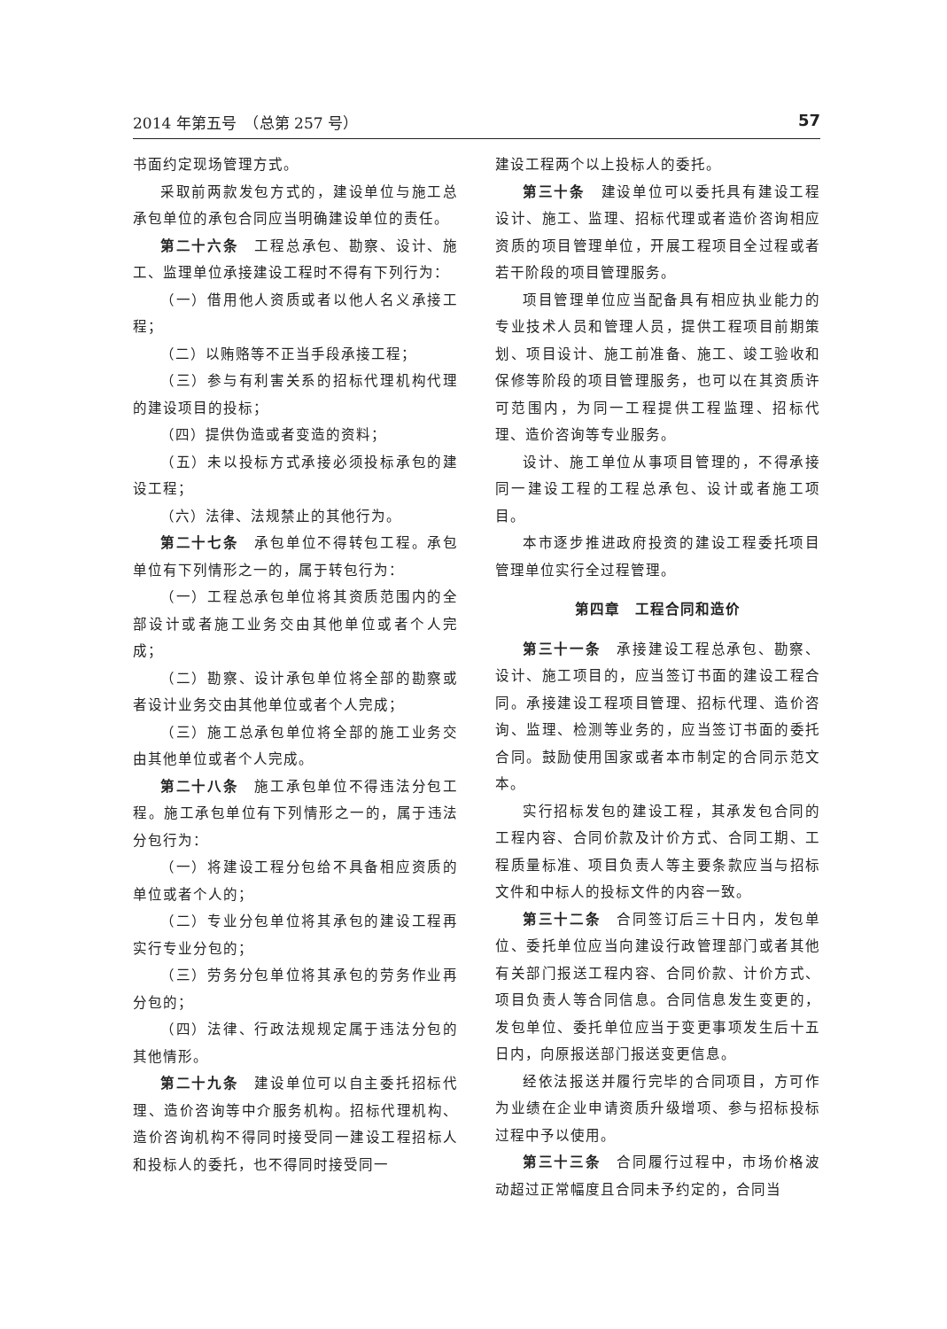2014 年第五号　（总第 257 号） 57
书面约定现场管理方式。
采取前两款发包方式的，建设单位与施工总承包单位的承包合同应当明确建设单位的责任。
第二十六条　工程总承包、勘察、设计、施工、监理单位承接建设工程时不得有下列行为：
（一）借用他人资质或者以他人名义承接工程；
（二）以贿赂等不正当手段承接工程；
（三）参与有利害关系的招标代理机构代理的建设项目的投标；
（四）提供伪造或者变造的资料；
（五）未以投标方式承接必须投标承包的建设工程；
（六）法律、法规禁止的其他行为。
第二十七条　承包单位不得转包工程。承包单位有下列情形之一的，属于转包行为：
（一）工程总承包单位将其资质范围内的全部设计或者施工业务交由其他单位或者个人完成；
（二）勘察、设计承包单位将全部的勘察或者设计业务交由其他单位或者个人完成；
（三）施工总承包单位将全部的施工业务交由其他单位或者个人完成。
第二十八条　施工承包单位不得违法分包工程。施工承包单位有下列情形之一的，属于违法分包行为：
（一）将建设工程分包给不具备相应资质的单位或者个人的；
（二）专业分包单位将其承包的建设工程再实行专业分包的；
（三）劳务分包单位将其承包的劳务作业再分包的；
（四）法律、行政法规规定属于违法分包的其他情形。
第二十九条　建设单位可以自主委托招标代理、造价咨询等中介服务机构。招标代理机构、造价咨询机构不得同时接受同一建设工程招标人和投标人的委托，也不得同时接受同一
建设工程两个以上投标人的委托。
第三十条　建设单位可以委托具有建设工程设计、施工、监理、招标代理或者造价咨询相应资质的项目管理单位，开展工程项目全过程或者若干阶段的项目管理服务。
项目管理单位应当配备具有相应执业能力的专业技术人员和管理人员，提供工程项目前期策划、项目设计、施工前准备、施工、竣工验收和保修等阶段的项目管理服务，也可以在其资质许可范围内，为同一工程提供工程监理、招标代理、造价咨询等专业服务。
设计、施工单位从事项目管理的，不得承接同一建设工程的工程总承包、设计或者施工项目。
本市逐步推进政府投资的建设工程委托项目管理单位实行全过程管理。
第四章　工程合同和造价
第三十一条　承接建设工程总承包、勘察、设计、施工项目的，应当签订书面的建设工程合同。承接建设工程项目管理、招标代理、造价咨询、监理、检测等业务的，应当签订书面的委托合同。鼓励使用国家或者本市制定的合同示范文本。
实行招标发包的建设工程，其承发包合同的工程内容、合同价款及计价方式、合同工期、工程质量标准、项目负责人等主要条款应当与招标文件和中标人的投标文件的内容一致。
第三十二条　合同签订后三十日内，发包单位、委托单位应当向建设行政管理部门或者其他有关部门报送工程内容、合同价款、计价方式、项目负责人等合同信息。合同信息发生变更的，发包单位、委托单位应当于变更事项发生后十五日内，向原报送部门报送变更信息。
经依法报送并履行完毕的合同项目，方可作为业绩在企业申请资质升级增项、参与招标投标过程中予以使用。
第三十三条　合同履行过程中，市场价格波动超过正常幅度且合同未予约定的，合同当